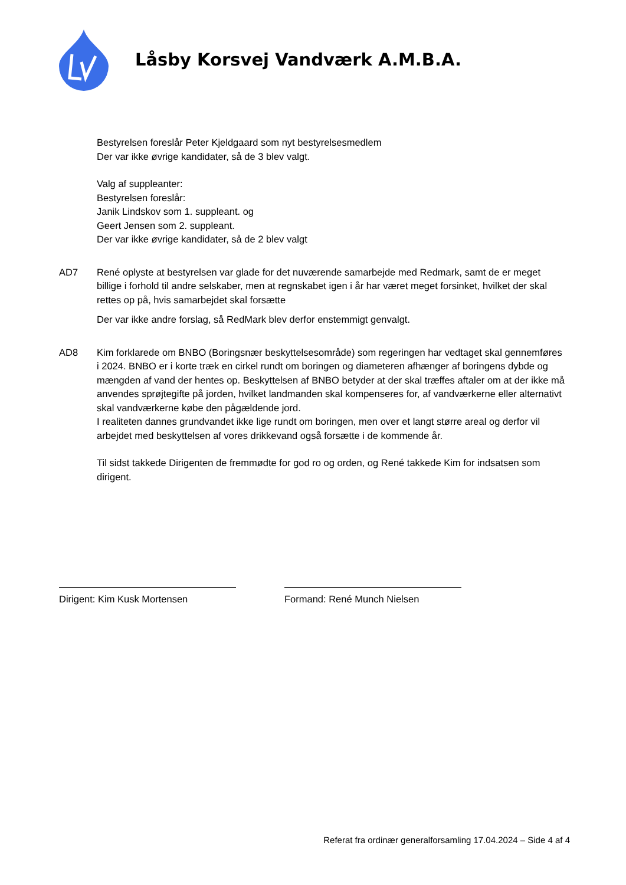Låsby Korsvej Vandværk A.M.B.A.
Bestyrelsen foreslår Peter Kjeldgaard som nyt bestyrelsesmedlem
Der var ikke øvrige kandidater, så de 3 blev valgt.
Valg af suppleanter:
Bestyrelsen foreslår:
Janik Lindskov som 1. suppleant. og
Geert Jensen som 2. suppleant.
Der var ikke øvrige kandidater, så de 2 blev valgt
AD7 René oplyste at bestyrelsen var glade for det nuværende samarbejde med Redmark, samt de er meget billige i forhold til andre selskaber, men at regnskabet igen i år har været meget forsinket, hvilket der skal rettes op på, hvis samarbejdet skal forsætte
Der var ikke andre forslag, så RedMark blev derfor enstemmigt genvalgt.
AD8 Kim forklarede om BNBO (Boringsnær beskyttelsesområde) som regeringen har vedtaget skal gennemføres i 2024. BNBO er i korte træk en cirkel rundt om boringen og diameteren afhænger af boringens dybde og mængden af vand der hentes op. Beskyttelsen af BNBO betyder at der skal træffes aftaler om at der ikke må anvendes sprøjtegifte på jorden, hvilket landmanden skal kompenseres for, af vandværkerne eller alternativt skal vandværkerne købe den pågældende jord.
I realiteten dannes grundvandet ikke lige rundt om boringen, men over et langt større areal og derfor vil arbejdet med beskyttelsen af vores drikkevand også forsætte i de kommende år.
Til sidst takkede Dirigenten de fremmødte for god ro og orden, og René takkede Kim for indsatsen som dirigent.
Dirigent: Kim Kusk Mortensen Formand: René Munch Nielsen
Referat fra ordinær generalforsamling 17.04.2024 – Side 4 af 4